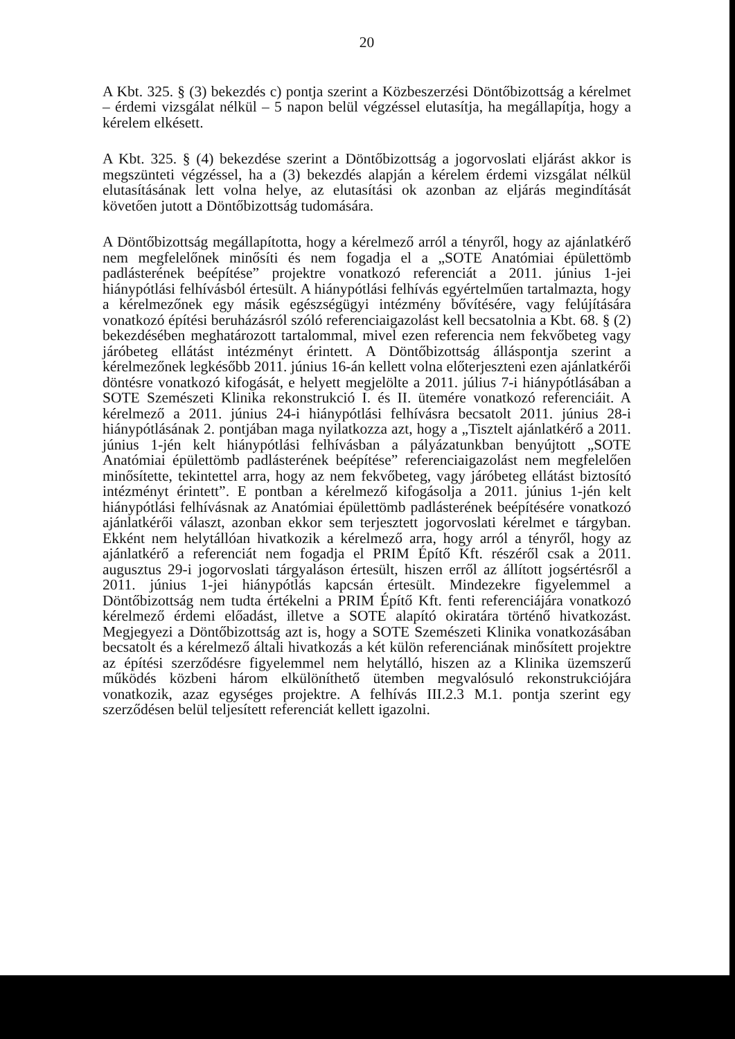20
A Kbt. 325. § (3) bekezdés c) pontja szerint a Közbeszerzési Döntőbizottság a kérelmet – érdemi vizsgálat nélkül – 5 napon belül végzéssel elutasítja, ha megállapítja, hogy a kérelem elkésett.
A Kbt. 325. § (4) bekezdése szerint a Döntőbizottság a jogorvoslati eljárást akkor is megszünteti végzéssel, ha a (3) bekezdés alapján a kérelem érdemi vizsgálat nélkül elutasításának lett volna helye, az elutasítási ok azonban az eljárás megindítását követően jutott a Döntőbizottság tudomására.
A Döntőbizottság megállapította, hogy a kérelmező arról a tényről, hogy az ajánlatkérő nem megfelelőnek minősíti és nem fogadja el a „SOTE Anatómiai épülettömb padlásterének beépítése” projektre vonatkozó referenciát a 2011. június 1-jei hiánypótlási felhívásból értesült. A hiánypótlási felhívás egyértelműen tartalmazta, hogy a kérelmezőnek egy másik egészségügyi intézmény bővítésére, vagy felújítására vonatkozó építési beruházásról szóló referenciaigazolást kell becsatolnia a Kbt. 68. § (2) bekezdésében meghatározott tartalommal, mivel ezen referencia nem fekvőbeteg vagy járóbeteg ellátást intézményt érintett. A Döntőbizottság álláspontja szerint a kérelmezőnek legkésőbb 2011. június 16-án kellett volna előterjeszteni ezen ajánlatkérői döntésre vonatkozó kifogását, e helyett megjelölte a 2011. július 7-i hiánypótlásában a SOTE Szemészeti Klinika rekonstrukció I. és II. ütemére vonatkozó referenciáit. A kérelmező a 2011. június 24-i hiánypótlási felhívásra becsatolt 2011. június 28-i hiánypótlásának 2. pontjában maga nyilatkozza azt, hogy a „Tisztelt ajánlatkérő a 2011. június 1-jén kelt hiánypótlási felhívásban a pályázatunkban benyújtott „SOTE Anatómiai épülettömb padlásterének beépítése” referenciaigazolást nem megfelelően minősítette, tekintettel arra, hogy az nem fekvőbeteg, vagy járóbeteg ellátást biztosító intézményt érintett”. E pontban a kérelmező kifogásolja a 2011. június 1-jén kelt hiánypótlási felhívásnak az Anatómiai épülettömb padlásterének beépítésére vonatkozó ajánlatkérői választ, azonban ekkor sem terjesztett jogorvoslati kérelmet e tárgyban. Ekként nem helytállóan hivatkozik a kérelmező arra, hogy arról a tényről, hogy az ajánlatkérő a referenciát nem fogadja el PRIM Építő Kft. részéről csak a 2011. augusztus 29-i jogorvoslati tárgyaláson értesült, hiszen erről az állított jogsértésről a 2011. június 1-jei hiánypótlás kapcsán értesült. Mindezekre figyelemmel a Döntőbizottság nem tudta értékelni a PRIM Építő Kft. fenti referenciájára vonatkozó kérelmező érdemi előadást, illetve a SOTE alapító okiratára történő hivatkozást. Megjegyezi a Döntőbizottság azt is, hogy a SOTE Szemészeti Klinika vonatkozásában becsatolt és a kérelmező általi hivatkozás a két külön referenciának minősített projektre az építési szerződésre figyelemmel nem helytálló, hiszen az a Klinika üzemszerű működés közbeni három elkülöníthető ütemben megvalósuló rekonstrukciójára vonatkozik, azaz egységes projektre. A felhívás III.2.3 M.1. pontja szerint egy szerződésen belül teljesített referenciát kellett igazolni.